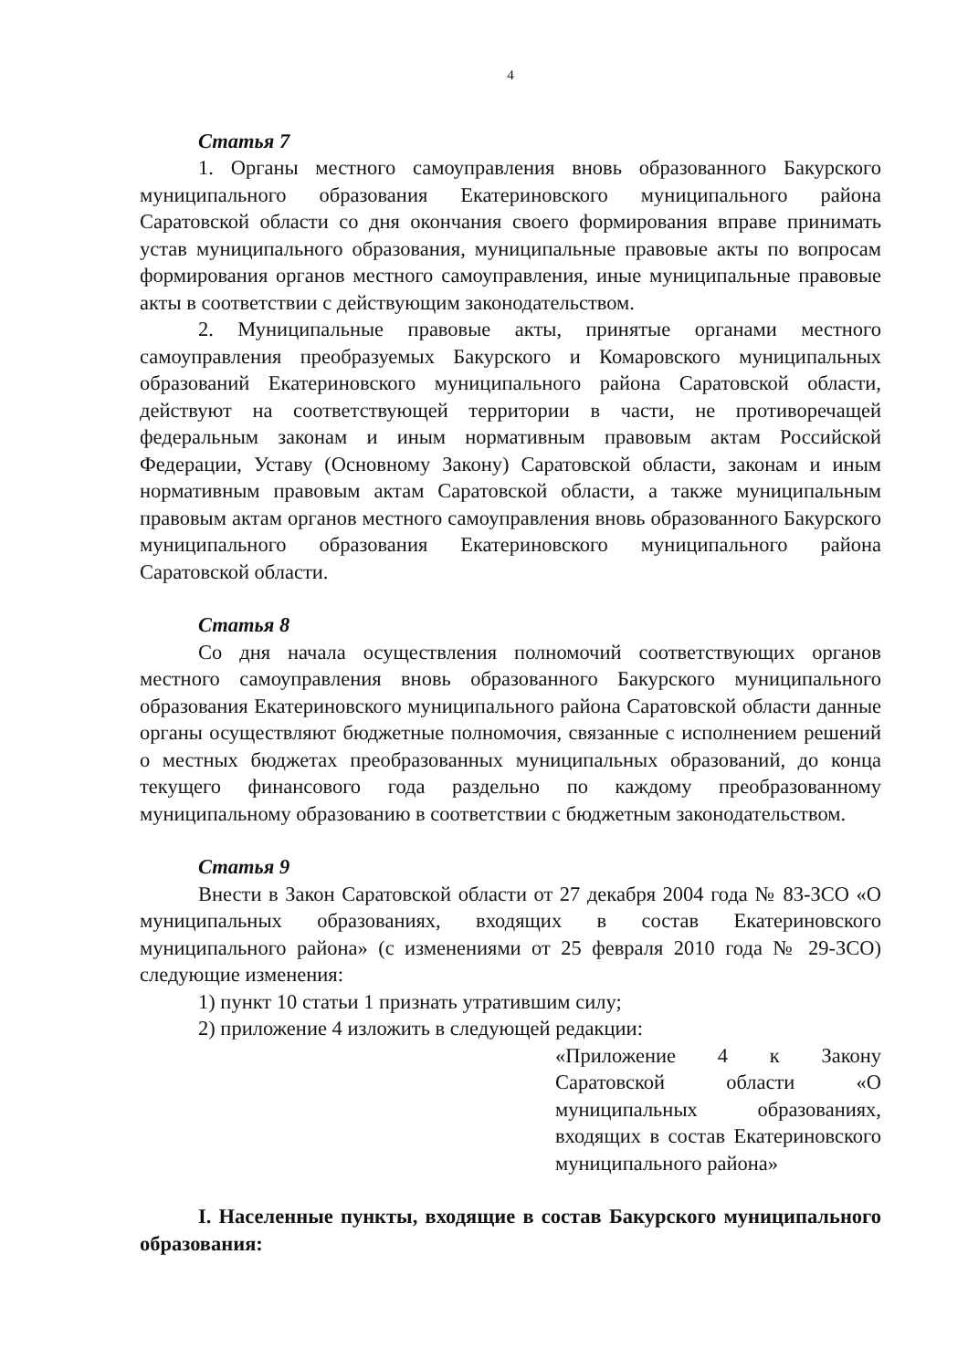4
Статья 7
1. Органы местного самоуправления вновь образованного Бакурского муниципального образования Екатериновского муниципального района Саратовской области со дня окончания своего формирования вправе принимать устав муниципального образования, муниципальные правовые акты по вопросам формирования органов местного самоуправления, иные муниципальные правовые акты в соответствии с действующим законодательством.
2. Муниципальные правовые акты, принятые органами местного самоуправления преобразуемых Бакурского и Комаровского муниципальных образований Екатериновского муниципального района Саратовской области, действуют на соответствующей территории в части, не противоречащей федеральным законам и иным нормативным правовым актам Российской Федерации, Уставу (Основному Закону) Саратовской области, законам и иным нормативным правовым актам Саратовской области, а также муниципальным правовым актам органов местного самоуправления вновь образованного Бакурского муниципального образования Екатериновского муниципального района Саратовской области.
Статья 8
Со дня начала осуществления полномочий соответствующих органов местного самоуправления вновь образованного Бакурского муниципального образования Екатериновского муниципального района Саратовской области данные органы осуществляют бюджетные полномочия, связанные с исполнением решений о местных бюджетах преобразованных муниципальных образований, до конца текущего финансового года раздельно по каждому преобразованному муниципальному образованию в соответствии с бюджетным законодательством.
Статья 9
Внести в Закон Саратовской области от 27 декабря 2004 года № 83-ЗСО «О муниципальных образованиях, входящих в состав Екатериновского муниципального района» (с изменениями от 25 февраля 2010 года № 29-ЗСО) следующие изменения:
1) пункт 10 статьи 1 признать утратившим силу;
2) приложение 4 изложить в следующей редакции:
«Приложение 4 к Закону Саратовской области «О муниципальных образованиях, входящих в состав Екатериновского муниципального района»
I. Населенные пункты, входящие в состав Бакурского муниципального образования: